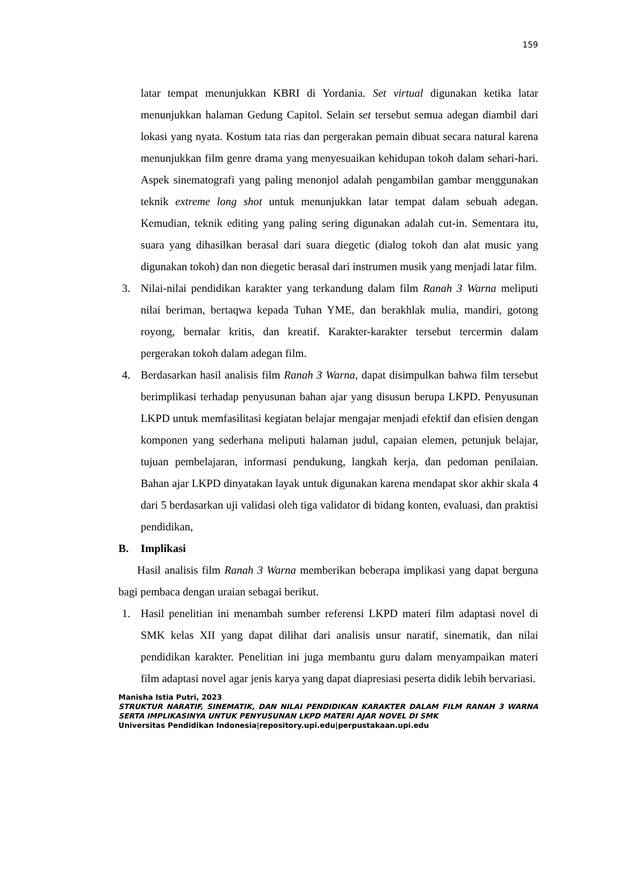159
latar tempat menunjukkan KBRI di Yordania. Set virtual digunakan ketika latar menunjukkan halaman Gedung Capitol. Selain set tersebut semua adegan diambil dari lokasi yang nyata. Kostum tata rias dan pergerakan pemain dibuat secara natural karena menunjukkan film genre drama yang menyesuaikan kehidupan tokoh dalam sehari-hari. Aspek sinematografi yang paling menonjol adalah pengambilan gambar menggunakan teknik extreme long shot untuk menunjukkan latar tempat dalam sebuah adegan. Kemudian, teknik editing yang paling sering digunakan adalah cut-in. Sementara itu, suara yang dihasilkan berasal dari suara diegetic (dialog tokoh dan alat music yang digunakan tokoh) dan non diegetic berasal dari instrumen musik yang menjadi latar film.
3. Nilai-nilai pendidikan karakter yang terkandung dalam film Ranah 3 Warna meliputi nilai beriman, bertaqwa kepada Tuhan YME, dan berakhlak mulia, mandiri, gotong royong, bernalar kritis, dan kreatif. Karakter-karakter tersebut tercermin dalam pergerakan tokoh dalam adegan film.
4. Berdasarkan hasil analisis film Ranah 3 Warna, dapat disimpulkan bahwa film tersebut berimplikasi terhadap penyusunan bahan ajar yang disusun berupa LKPD. Penyusunan LKPD untuk memfasilitasi kegiatan belajar mengajar menjadi efektif dan efisien dengan komponen yang sederhana meliputi halaman judul, capaian elemen, petunjuk belajar, tujuan pembelajaran, informasi pendukung, langkah kerja, dan pedoman penilaian. Bahan ajar LKPD dinyatakan layak untuk digunakan karena mendapat skor akhir skala 4 dari 5 berdasarkan uji validasi oleh tiga validator di bidang konten, evaluasi, dan praktisi pendidikan,
B. Implikasi
Hasil analisis film Ranah 3 Warna memberikan beberapa implikasi yang dapat berguna bagi pembaca dengan uraian sebagai berikut.
1. Hasil penelitian ini menambah sumber referensi LKPD materi film adaptasi novel di SMK kelas XII yang dapat dilihat dari analisis unsur naratif, sinematik, dan nilai pendidikan karakter. Penelitian ini juga membantu guru dalam menyampaikan materi film adaptasi novel agar jenis karya yang dapat diapresiasi peserta didik lebih bervariasi.
Manisha Istia Putri, 2023
STRUKTUR NARATIF, SINEMATIK, DAN NILAI PENDIDIKAN KARAKTER DALAM FILM RANAH 3 WARNA SERTA IMPLIKASINYA UNTUK PENYUSUNAN LKPD MATERI AJAR NOVEL DI SMK
Universitas Pendidikan Indonesia|repository.upi.edu|perpustakaan.upi.edu